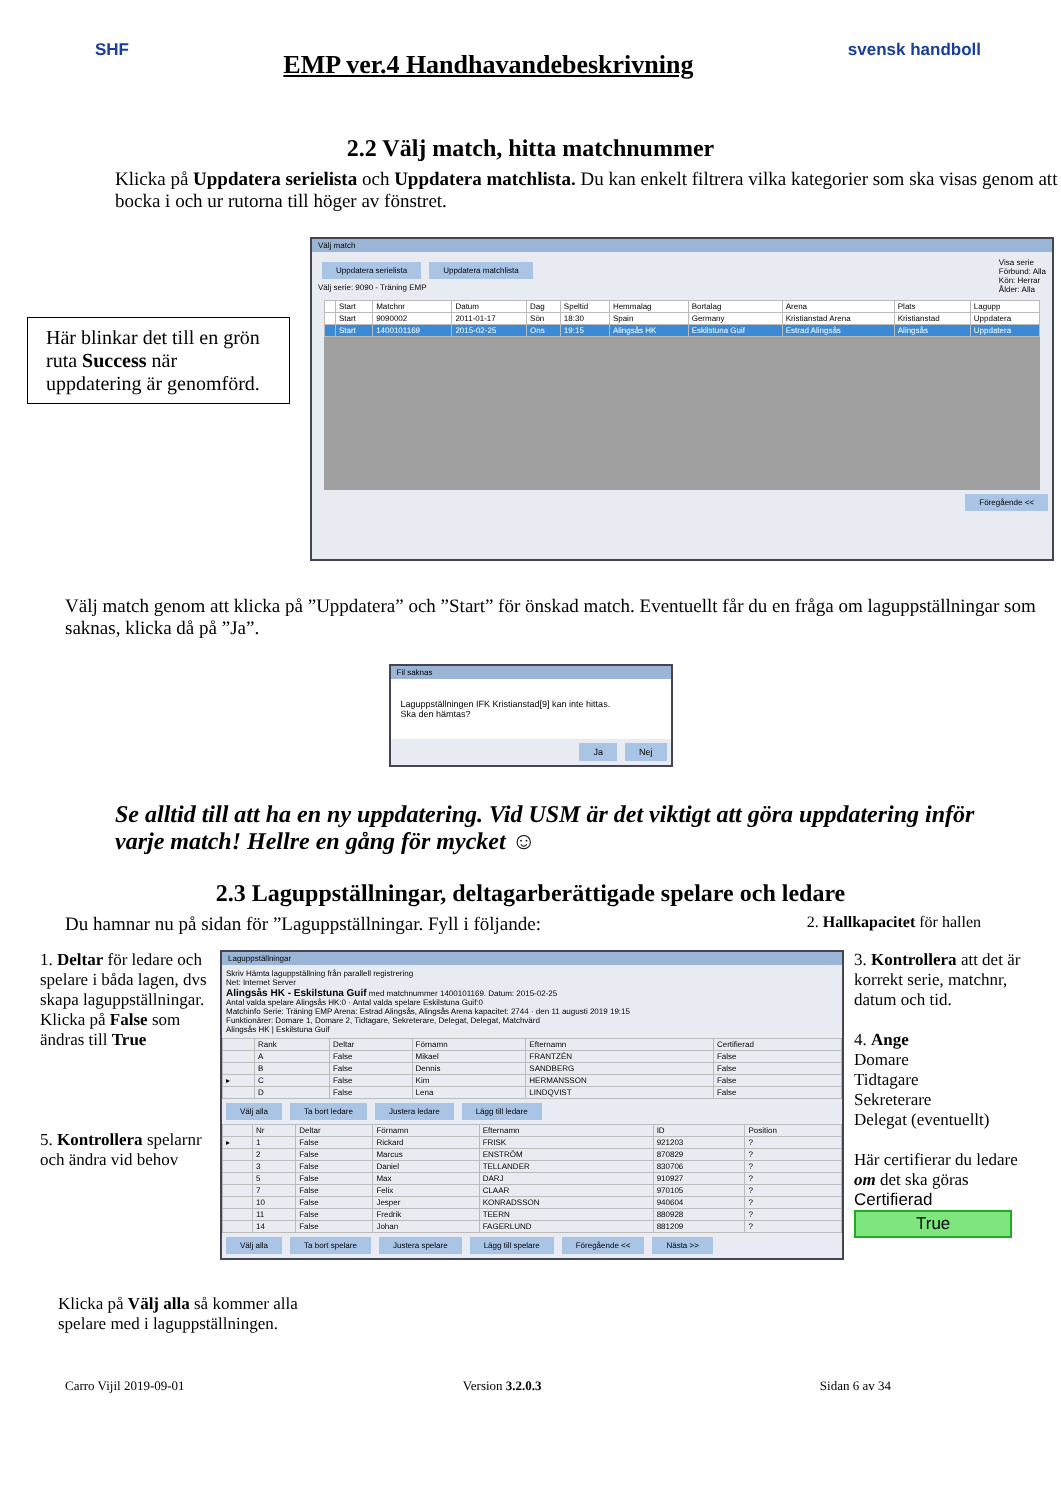SHF
EMP ver.4 Handhavandebeskrivning
svensk handboll
2.2 Välj match, hitta matchnummer
Klicka på Uppdatera serielista och Uppdatera matchlista. Du kan enkelt filtrera vilka kategorier som ska visas genom att bocka i och ur rutorna till höger av fönstret.
Här blinkar det till en grön ruta Success när uppdatering är genomförd.
Välj match
Uppdatera serielista Uppdatera matchlista
Välj serie: 9090 - Träning EMP
Visa serie
Förbund: Alla
Kön: Herrar
Ålder: Alla
| | Start | Matchnr | Datum | Dag | Speltid | Hemmalag | Bortalag | Arena | Plats | Lagupp |
| --- | --- | --- | --- | --- | --- | --- | --- | --- | --- | --- |
| | Start | 9090002 | 2011-01-17 | Sön | 18:30 | Spain | Germany | Kristianstad Arena | Kristianstad | Uppdatera |
| | Start | 1400101169 | 2015-02-25 | Ons | 19:15 | Alingsås HK | Eskilstuna Guif | Estrad Alingsås | Alingsås | Uppdatera |
Föregående <<
Välj match genom att klicka på ”Uppdatera” och ”Start” för önskad match. Eventuellt får du en fråga om laguppställningar som saknas, klicka då på ”Ja”.
Fil saknas
Laguppställningen IFK Kristianstad[9] kan inte hittas.
Ska den hämtas?
Ja Nej
Se alltid till att ha en ny uppdatering. Vid USM är det viktigt att göra uppdatering inför varje match! Hellre en gång för mycket ☺
2.3 Laguppställningar, deltagarberättigade spelare och ledare
Du hamnar nu på sidan för ”Laguppställningar. Fyll i följande: 2. Hallkapacitet för hallen
1. Deltar för ledare och spelare i båda lagen, dvs skapa laguppställningar. Klicka på False som ändras till True
5. Kontrollera spelarnr och ändra vid behov
Laguppställningar
Skriv Hämta laguppställning från parallell registrering
Net: Internet Server
Alingsås HK - Eskilstuna Guif med matchnummer 1400101169. Datum: 2015-02-25
Antal valda spelare Alingsås HK:0 · Antal valda spelare Eskilstuna Guif:0
Matchinfo Serie: Träning EMP Arena: Estrad Alingsås, Alingsås Arena kapacitet: 2744 · den 11 augusti 2019 19:15
Funktionärer: Domare 1, Domare 2, Tidtagare, Sekreterare, Delegat, Delegat, Matchvärd
Alingsås HK | Eskilstuna Guif
| | Rank | Deltar | Förnamn | Efternamn | Certifierad |
| --- | --- | --- | --- | --- | --- |
| | A | False | Mikael | FRANTZÉN | False |
| | B | False | Dennis | SANDBERG | False |
| ▸ | C | False | Kim | HERMANSSON | False |
| | D | False | Lena | LINDQVIST | False |
Välj alla Ta bort ledare Justera ledare Lägg till ledare
| | Nr | Deltar | Förnamn | Efternamn | ID | Position |
| --- | --- | --- | --- | --- | --- | --- |
| ▸ | 1 | False | Rickard | FRISK | 921203 | ? |
| | 2 | False | Marcus | ENSTRÖM | 870829 | ? |
| | 3 | False | Daniel | TELLANDER | 830706 | ? |
| | 5 | False | Max | DARJ | 910927 | ? |
| | 7 | False | Felix | CLAAR | 970105 | ? |
| | 10 | False | Jesper | KONRADSSON | 940604 | ? |
| | 11 | False | Fredrik | TEERN | 880928 | ? |
| | 14 | False | Johan | FAGERLUND | 881209 | ? |
Välj alla Ta bort spelare Justera spelare Lägg till spelare Föregående << Nästa >>
3. Kontrollera att det är korrekt serie, matchnr, datum och tid.
4. Ange
Domare
Tidtagare
Sekreterare
Delegat (eventuellt)
Här certifierar du ledare om det ska göras
Certifierad
True
Klicka på Välj alla så kommer alla
spelare med i laguppställningen.
Carro Vijil 2019-09-01 Version 3.2.0.3 Sidan 6 av 34